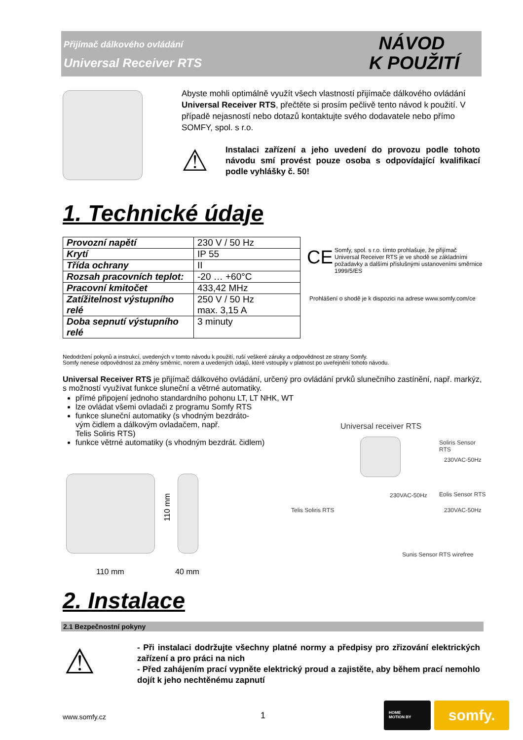Přijímač dálkového ovládání
Universal Receiver RTS
NÁVOD
K POUŽITÍ
Abyste mohli optimálně využít všech vlastností přijímače dálkového ovládání Universal Receiver RTS, přečtěte si prosím pečlivě tento návod k použití. V případě nejasností nebo dotazů kontaktujte svého dodavatele nebo přímo SOMFY, spol. s r.o.
⚠
Instalaci zařízení a jeho uvedení do provozu podle tohoto návodu smí provést pouze osoba s odpovídající kvalifikací podle vyhlášky č. 50!
1. Technické údaje
| Provozní napětí | 230 V / 50 Hz |
| Krytí | IP 55 |
| Třída ochrany | II |
| Rozsah pracovních teplot: | -20 … +60°C |
| Pracovní kmitočet | 433,42 MHz |
| Zatížitelnost výstupního relé | 250 V / 50 Hz max. 3,15 A |
| Doba sepnutí výstupního relé | 3 minuty |
CE
Somfy, spol. s r.o. tímto prohlašuje, že přijímač Universal Receiver RTS je ve shodě se základními požadavky a dalšími příslušnými ustanoveními směrnice 1999/5/ES
Prohlášení o shodě je k dispozici na adrese www.somfy.com/ce
Nedodržení pokynů a instrukcí, uvedených v tomto návodu k použití, ruší veškeré záruky a odpovědnost ze strany Somfy.
Somfy nenese odpovědnost za změny směrnic, norem a uvedených údajů, které vstoupily v platnost po uveřejnění tohoto návodu.
Universal Receiver RTS je přijímač dálkového ovládání, určený pro ovládání prvků slunečního zastínění, např. markýz, s možností využívat funkce sluneční a větrné automatiky.
přímé připojení jednoho standardního pohonu LT, LT NHK, WT
lze ovládat všemi ovladači z programu Somfy RTS
funkce sluneční automatiky (s vhodným bezdráto-
vým čidlem a dálkovým ovladačem, např.
Telis Soliris RTS)
funkce větrné automatiky (s vhodným bezdrát. čidlem)
110 mm
110 mm 40 mm
Universal receiver RTS
Soliris Sensor RTS
230VAC-50Hz
230VAC-50Hz Eolis Sensor RTS
230VAC-50Hz
Telis Soliris RTS
Sunis Sensor RTS wirefree
2. Instalace
2.1 Bezpečnostní pokyny
⚠
- Při instalaci dodržujte všechny platné normy a předpisy pro zřizování elektrických zařízení a pro práci na nich
- Před zahájením prací vypněte elektrický proud a zajistěte, aby během prací nemohlo dojít k jeho nechtěnému zapnutí
www.somfy.cz 1
HOME
MOTION BY
somfy.